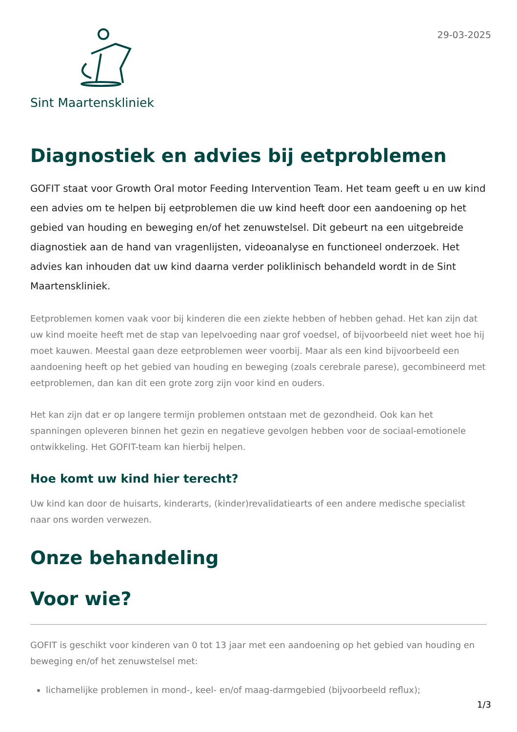29-03-2025
Sint Maartenskliniek
Diagnostiek en advies bij eetproblemen
GOFIT staat voor Growth Oral motor Feeding Intervention Team. Het team geeft u en uw kind een advies om te helpen bij eetproblemen die uw kind heeft door een aandoening op het gebied van houding en beweging en/of het zenuwstelsel. Dit gebeurt na een uitgebreide diagnostiek aan de hand van vragenlijsten, videoanalyse en functioneel onderzoek. Het advies kan inhouden dat uw kind daarna verder poliklinisch behandeld wordt in de Sint Maartenskliniek.
Eetproblemen komen vaak voor bij kinderen die een ziekte hebben of hebben gehad. Het kan zijn dat uw kind moeite heeft met de stap van lepelvoeding naar grof voedsel, of bijvoorbeeld niet weet hoe hij moet kauwen. Meestal gaan deze eetproblemen weer voorbij. Maar als een kind bijvoorbeeld een aandoening heeft op het gebied van houding en beweging (zoals cerebrale parese), gecombineerd met eetproblemen, dan kan dit een grote zorg zijn voor kind en ouders.
Het kan zijn dat er op langere termijn problemen ontstaan met de gezondheid. Ook kan het spanningen opleveren binnen het gezin en negatieve gevolgen hebben voor de sociaal-emotionele ontwikkeling. Het GOFIT-team kan hierbij helpen.
Hoe komt uw kind hier terecht?
Uw kind kan door de huisarts, kinderarts, (kinder)revalidatiearts of een andere medische specialist naar ons worden verwezen.
Onze behandeling
Voor wie?
GOFIT is geschikt voor kinderen van 0 tot 13 jaar met een aandoening op het gebied van houding en beweging en/of het zenuwstelsel met:
lichamelijke problemen in mond-, keel- en/of maag-darmgebied (bijvoorbeeld reflux);
1/3